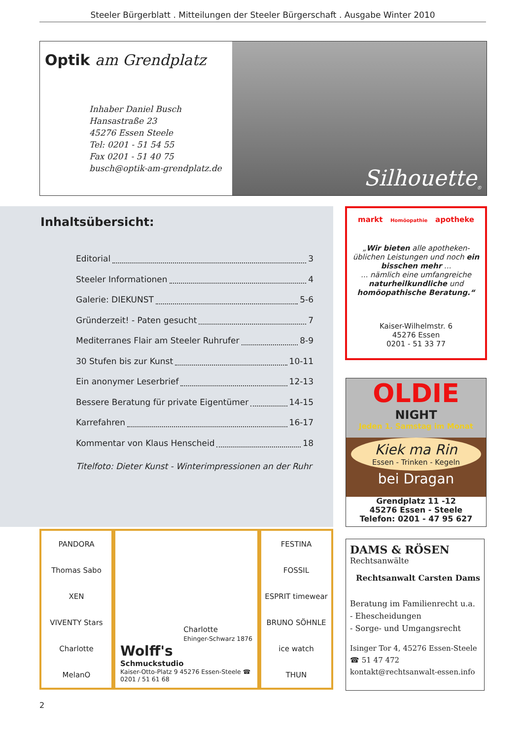Steeler Bürgerblatt . Mitteilungen der Steeler Bürgerschaft . Ausgabe Winter 2010
Optik am Grendplatz
Inhaber Daniel Busch
Hansastraße 23
45276 Essen Steele
Tel: 0201 - 51 54 55
Fax 0201 - 51 40 75
busch@optik-am-grendplatz.de
Silhouette<sup>®</sup>
Inhaltsübersicht:
Editorial 3
Steeler Informationen 4
Galerie: DIEKUNST 5-6
Gründerzeit! - Paten gesucht 7
Mediterranes Flair am Steeler Ruhrufer 8-9
30 Stufen bis zur Kunst 10-11
Ein anonymer Leserbrief 12-13
Bessere Beratung für private Eigentümer 14-15
Karrefahren 16-17
Kommentar von Klaus Henscheid 18
Titelfoto: Dieter Kunst - Winterimpressionen an der Ruhr
markt Homöopathie apotheke
„Wir bieten alle apotheken-üblichen Leistungen und noch ein bisschen mehr ...
... nämlich eine umfangreiche naturheilkundliche und homöopathische Beratung.“
Kaiser-Wilhelmstr. 6
45276 Essen
0201 - 51 33 77
OLDIE
NIGHT
Jeden 1. Samstag im Monat
Kiek ma Rin
Essen - Trinken - Kegeln
bei Dragan
Grendplatz 11 -12
45276 Essen - Steele
Telefon: 0201 - 47 95 627
PANDORA
Thomas Sabo
XEN
VIVENTY Stars
Charlotte
MelanO
Charlotte
Ehinger-Schwarz 1876
Wolff's
Schmuckstudio
Kaiser-Otto-Platz 9 45276 Essen-Steele ☎ 0201 / 51 61 68
FESTINA
FOSSIL
ESPRIT timewear
BRUNO SÖHNLE
ice watch
THUN
DAMS & RÖSEN
Rechtsanwälte
Rechtsanwalt Carsten Dams
Beratung im Familienrecht u.a.
- Ehescheidungen
- Sorge- und Umgangsrecht
Isinger Tor 4, 45276 Essen-Steele
☎ 51 47 472
kontakt@rechtsanwalt-essen.info
2